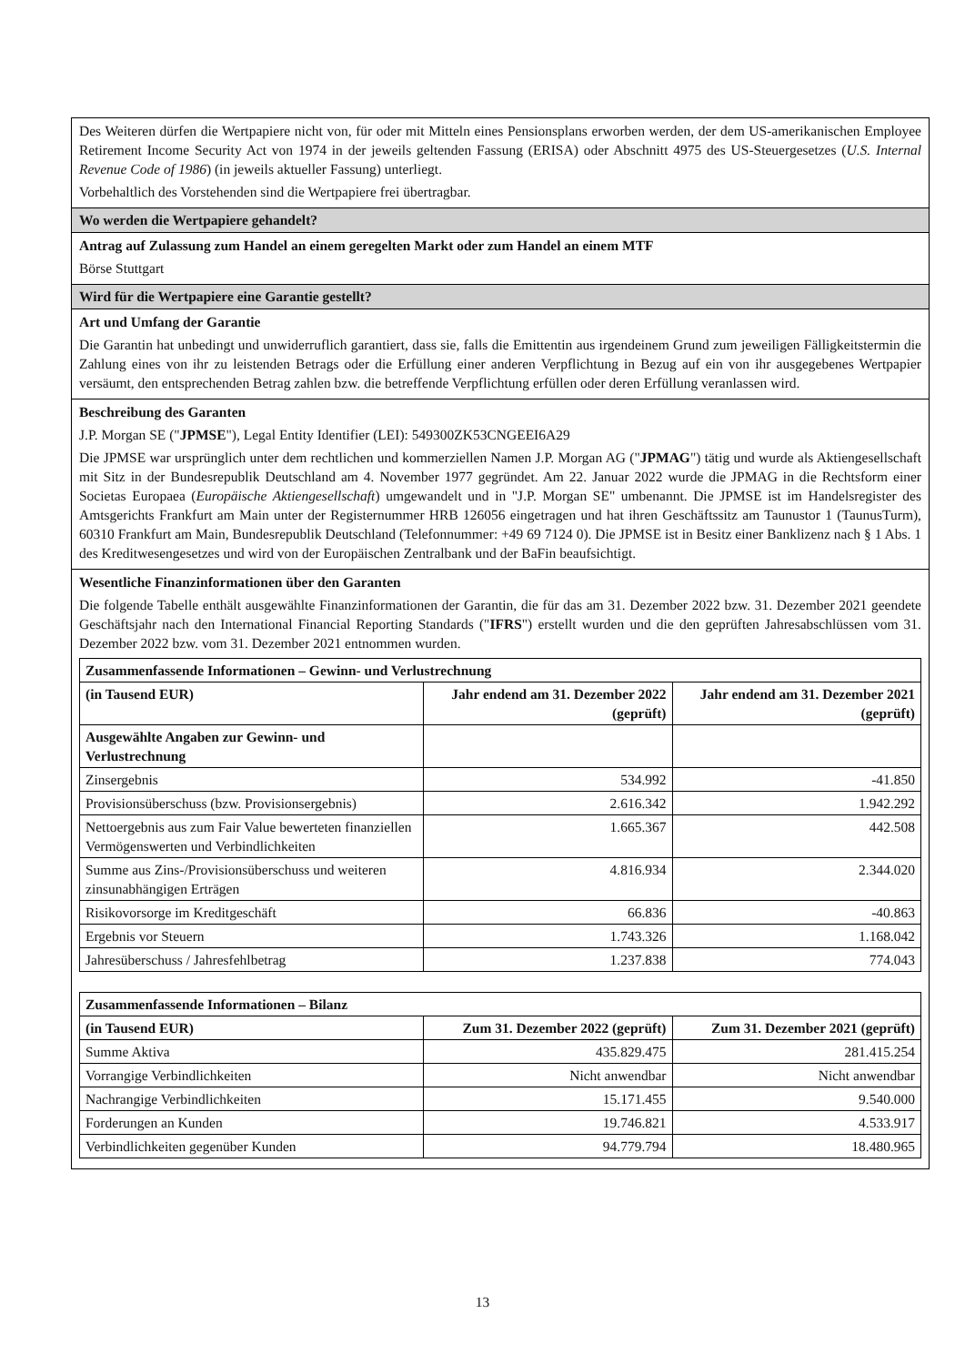Des Weiteren dürfen die Wertpapiere nicht von, für oder mit Mitteln eines Pensionsplans erworben werden, der dem US-amerikanischen Employee Retirement Income Security Act von 1974 in der jeweils geltenden Fassung (ERISA) oder Abschnitt 4975 des US-Steuergesetzes (U.S. Internal Revenue Code of 1986) (in jeweils aktueller Fassung) unterliegt.
Vorbehaltlich des Vorstehenden sind die Wertpapiere frei übertragbar.
Wo werden die Wertpapiere gehandelt?
Antrag auf Zulassung zum Handel an einem geregelten Markt oder zum Handel an einem MTF
Börse Stuttgart
Wird für die Wertpapiere eine Garantie gestellt?
Art und Umfang der Garantie
Die Garantin hat unbedingt und unwiderruflich garantiert, dass sie, falls die Emittentin aus irgendeinem Grund zum jeweiligen Fälligkeitstermin die Zahlung eines von ihr zu leistenden Betrags oder die Erfüllung einer anderen Verpflichtung in Bezug auf ein von ihr ausgegebenes Wertpapier versäumt, den entsprechenden Betrag zahlen bzw. die betreffende Verpflichtung erfüllen oder deren Erfüllung veranlassen wird.
Beschreibung des Garanten
J.P. Morgan SE ("JPMSE"), Legal Entity Identifier (LEI): 549300ZK53CNGEEI6A29
Die JPMSE war ursprünglich unter dem rechtlichen und kommerziellen Namen J.P. Morgan AG ("JPMAG") tätig und wurde als Aktiengesellschaft mit Sitz in der Bundesrepublik Deutschland am 4. November 1977 gegründet. Am 22. Januar 2022 wurde die JPMAG in die Rechtsform einer Societas Europaea (Europäische Aktiengesellschaft) umgewandelt und in "J.P. Morgan SE" umbenannt. Die JPMSE ist im Handelsregister des Amtsgerichts Frankfurt am Main unter der Registernummer HRB 126056 eingetragen und hat ihren Geschäftssitz am Taunustor 1 (TaunusTurm), 60310 Frankfurt am Main, Bundesrepublik Deutschland (Telefonnummer: +49 69 7124 0). Die JPMSE ist in Besitz einer Banklizenz nach § 1 Abs. 1 des Kreditwesengesetzes und wird von der Europäischen Zentralbank und der BaFin beaufsichtigt.
Wesentliche Finanzinformationen über den Garanten
Die folgende Tabelle enthält ausgewählte Finanzinformationen der Garantin, die für das am 31. Dezember 2022 bzw. 31. Dezember 2021 geendete Geschäftsjahr nach den International Financial Reporting Standards ("IFRS") erstellt wurden und die den geprüften Jahresabschlüssen vom 31. Dezember 2022 bzw. vom 31. Dezember 2021 entnommen wurden.
| Zusammenfassende Informationen – Gewinn- und Verlustrechnung | | |
| --- | --- | --- |
| (in Tausend EUR) | Jahr endend am 31. Dezember 2022 (geprüft) | Jahr endend am 31. Dezember 2021 (geprüft) |
| Ausgewählte Angaben zur Gewinn- und Verlustrechnung | | |
| Zinsergebnis | 534.992 | -41.850 |
| Provisionsüberschuss (bzw. Provisionsergebnis) | 2.616.342 | 1.942.292 |
| Nettoergebnis aus zum Fair Value bewerteten finanziellen Vermögenswerten und Verbindlichkeiten | 1.665.367 | 442.508 |
| Summe aus Zins-/Provisionsüberschuss und weiteren zinsunabhängigen Erträgen | 4.816.934 | 2.344.020 |
| Risikovorsorge im Kreditgeschäft | 66.836 | -40.863 |
| Ergebnis vor Steuern | 1.743.326 | 1.168.042 |
| Jahresüberschuss / Jahresfehlbetrag | 1.237.838 | 774.043 |
| Zusammenfassende Informationen – Bilanz | | |
| --- | --- | --- |
| (in Tausend EUR) | Zum 31. Dezember 2022 (geprüft) | Zum 31. Dezember 2021 (geprüft) |
| Summe Aktiva | 435.829.475 | 281.415.254 |
| Vorrangige Verbindlichkeiten | Nicht anwendbar | Nicht anwendbar |
| Nachrangige Verbindlichkeiten | 15.171.455 | 9.540.000 |
| Forderungen an Kunden | 19.746.821 | 4.533.917 |
| Verbindlichkeiten gegenüber Kunden | 94.779.794 | 18.480.965 |
13